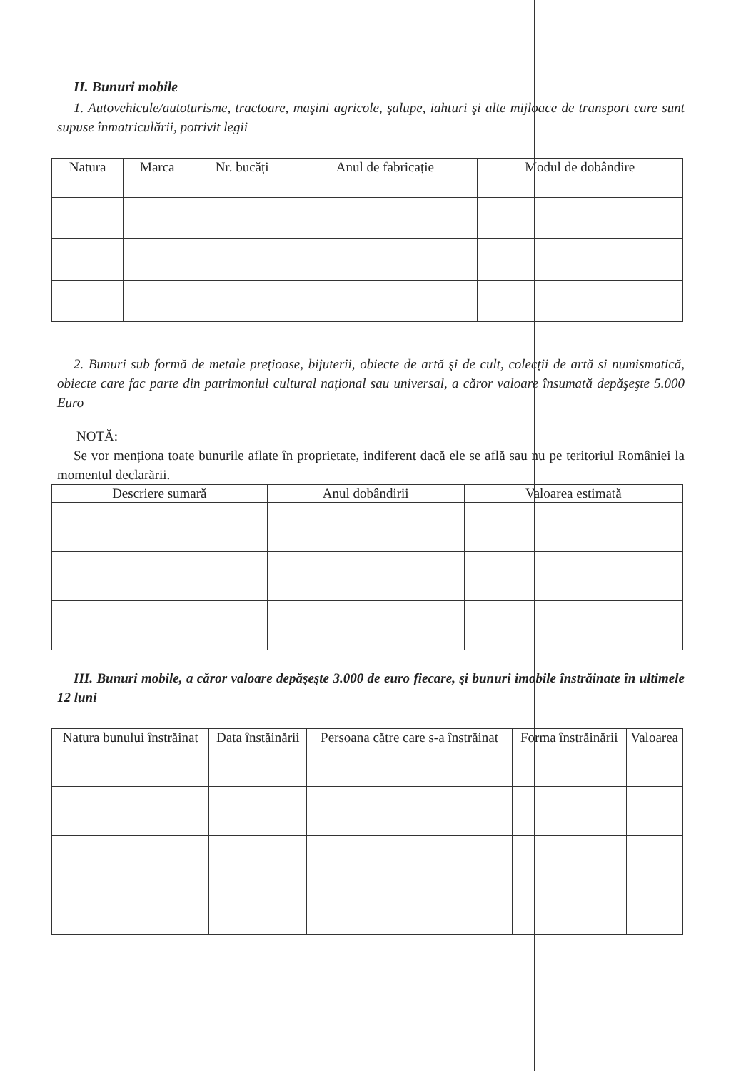II. Bunuri mobile
1. Autovehicule/autoturisme, tractoare, maşini agricole, şalupe, iahturi şi alte mijloace de transport care sunt supuse înmatriculării, potrivit legii
| Natura | Marca | Nr. bucăți | Anul de fabricație | Modul de dobândire |
| --- | --- | --- | --- | --- |
2. Bunuri sub formă de metale prețioase, bijuterii, obiecte de artă şi de cult, colecții de artă si numismatică, obiecte care fac parte din patrimoniul cultural național sau universal, a căror valoare însumată depăşeşte 5.000 Euro
NOTĂ:
Se vor menționa toate bunurile aflate în proprietate, indiferent dacă ele se află sau nu pe teritoriul României la momentul declarării.
| Descriere sumară | Anul dobândirii | Valoarea estimată |
| --- | --- | --- |
III. Bunuri mobile, a căror valoare depăşeşte 3.000 de euro fiecare, şi bunuri imobile înstrăinate în ultimele 12 luni
| Natura bunului înstrăinat | Data înstăinării | Persoana către care s-a înstrăinat | Forma înstrăinării | Valoarea |
| --- | --- | --- | --- | --- |